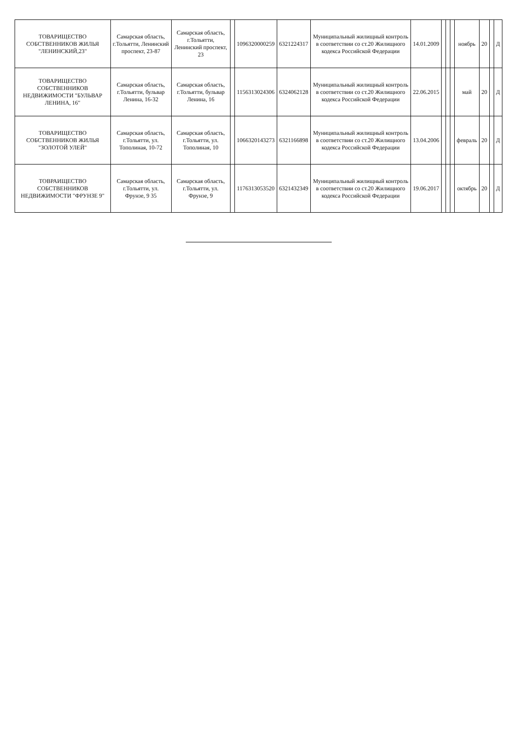| ТОВАРИЩЕСТВО СОБСТВЕННИКОВ ЖИЛЬЯ "ЛЕНИНСКИЙ,23" | Самарская область, г.Тольятти, Ленинский проспект, 23-87 | Самарская область, г.Тольятти, Ленинский проспект, 23 | | 1096320000259 | 6321224317 | Муниципальный жилищный контроль в соответствии со ст.20 Жилищного кодекса Российской Федерации | 14.01.2009 | | | | ноябрь | 20 | | Д |
| ТОВАРИЩЕСТВО СОБСТВЕННИКОВ НЕДВИЖИМОСТИ "БУЛЬВАР ЛЕНИНА, 16" | Самарская область, г.Тольятти, бульвар Ленина, 16-32 | Самарская область, г.Тольятти, бульвар Ленина, 16 | | 1156313024306 | 6324062128 | Муниципальный жилищный контроль в соответствии со ст.20 Жилищного кодекса Российской Федерации | 22.06.2015 | | | | май | 20 | | Д |
| ТОВАРИЩЕСТВО СОБСТВЕННИКОВ ЖИЛЬЯ "ЗОЛОТОЙ УЛЕЙ" | Самарская область, г.Тольятти, ул. Тополиная, 10-72 | Самарская область, г.Тольятти, ул. Тополиная, 10 | | 1066320143273 | 6321166898 | Муниципальный жилищный контроль в соответствии со ст.20 Жилищного кодекса Российской Федерации | 13.04.2006 | | | | февраль | 20 | | Д |
| ТОВРАИЩЕСТВО СОБСТВЕННИКОВ НЕДВИЖИМОСТИ "ФРУНЗЕ 9" | Самарская область, г.Тольятти, ул. Фрунзе, 9 35 | Самарская область, г.Тольятти, ул. Фрунзе, 9 | | 1176313053520 | 6321432349 | Муниципальный жилищный контроль в соответствии со ст.20 Жилищного кодекса Российской Федерации | 19.06.2017 | | | | октябрь | 20 | | Д |